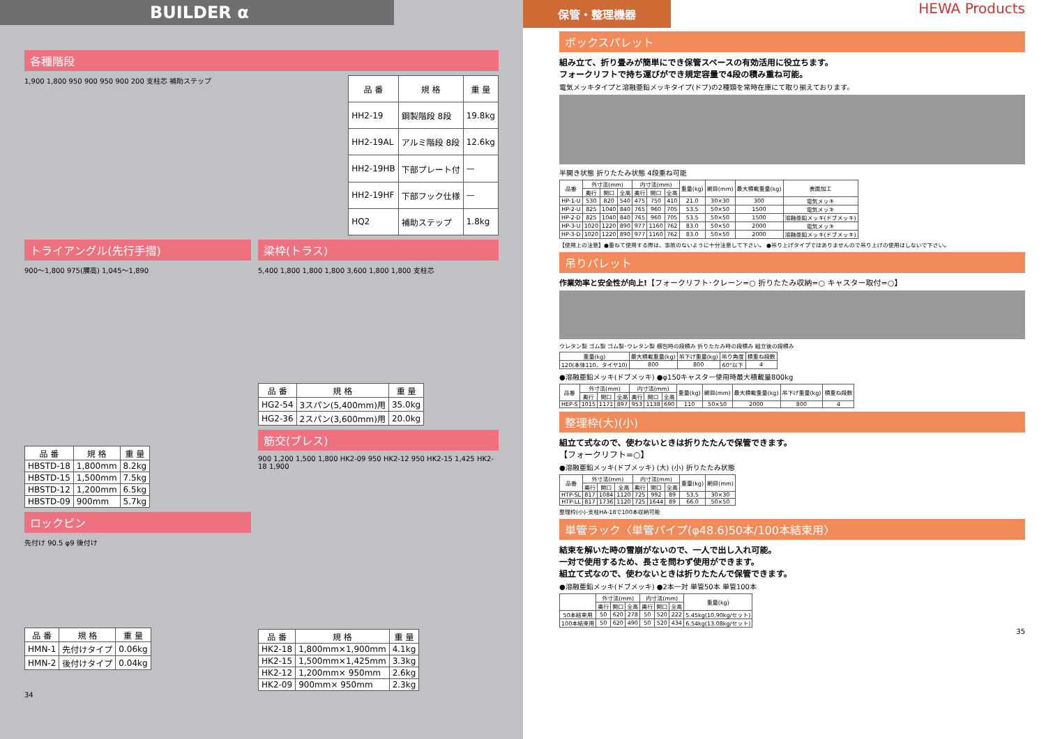BUILDER α
各種階段
1,900 1,800 950 900 950 900 200 支柱芯 補助ステップ
| 品 番 | 規 格 | 重 量 |
| --- | --- | --- |
| HH2-19 | 鋼製階段 8段 | 19.8kg |
| HH2-19AL | アルミ階段 8段 | 12.6kg |
| HH2-19HB | 下部プレート付 | — |
| HH2-19HF | 下部フック仕様 | — |
| HQ2 | 補助ステップ | 1.8kg |
トライアングル(先行手摺)
900〜1,800 975(腰高) 1,045〜1,890
| 品 番 | 規 格 | 重 量 |
| --- | --- | --- |
| HBSTD-18 | 1,800mm | 8.2kg |
| HBSTD-15 | 1,500mm | 7.5kg |
| HBSTD-12 | 1,200mm | 6.5kg |
| HBSTD-09 | 900mm | 5.7kg |
ロックピン
先付け 90.5 φ9 後付け
| 品 番 | 規 格 | 重 量 |
| --- | --- | --- |
| HMN-1 | 先付けタイプ | 0.06kg |
| HMN-2 | 後付けタイプ | 0.04kg |
梁枠(トラス)
5,400 1,800 1,800 1,800 3,600 1,800 1,800 支柱芯
| 品 番 | 規 格 | 重 量 |
| --- | --- | --- |
| HG2-54 | 3スパン(5,400mm)用 | 35.0kg |
| HG2-36 | 2スパン(3,600mm)用 | 20.0kg |
筋交(ブレス)
900 1,200 1,500 1,800 HK2-09 950 HK2-12 950 HK2-15 1,425 HK2-18 1,900
| 品 番 | 規 格 | 重 量 |
| --- | --- | --- |
| HK2-18 | 1,800mm×1,900mm | 4.1kg |
| HK2-15 | 1,500mm×1,425mm | 3.3kg |
| HK2-12 | 1,200mm× 950mm | 2.6kg |
| HK2-09 | 900mm× 950mm | 2.3kg |
34
保管・整理機器
HEWA Products
ボックスパレット
組み立て、折り畳みが簡単にでき保管スペースの有効活用に役立ちます。
フォークリフトで持ち運びができ規定容量で4段の積み重ね可能。
電気メッキタイプと溶融亜鉛メッキタイプ(ドブ)の2種類を常時在庫にて取り揃えております。
半開き状態 折りたたみ状態 4段重ね可能
| 品番 | 外寸法(mm) | | | 内寸法(mm) | | | 重量(kg) | 網目(mm) | 最大積載重量(kg) | 表面加工 |
| --- | --- | --- | --- | --- | --- | --- | --- | --- | --- | --- |
| | 奥行 | 開口 | 全高 | 奥行 | 開口 | 全高 | | | | |
| HP-1-U | 530 | 820 | 540 | 475 | 750 | 410 | 21.0 | 30×30 | 300 | 電気メッキ |
| HP-2-U | 825 | 1040 | 840 | 765 | 960 | 705 | 53.5 | 50×50 | 1500 | 電気メッキ |
| HP-2-D | 825 | 1040 | 840 | 765 | 960 | 705 | 53.5 | 50×50 | 1500 | 溶融亜鉛メッキ(ドブメッキ) |
| HP-3-U | 1020 | 1220 | 890 | 977 | 1160 | 762 | 83.0 | 50×50 | 2000 | 電気メッキ |
| HP-3-D | 1020 | 1220 | 890 | 977 | 1160 | 762 | 83.0 | 50×50 | 2000 | 溶融亜鉛メッキ(ドブメッキ) |
【使用上の注意】●重ねて使用する際は、事故のないように十分注意して下さい。 ●吊り上げタイプではありませんので吊り上げの使用はしないで下さい。
吊りパレット
作業効率と安全性が向上!【フォークリフト･クレーン=○ 折りたたみ収納=○ キャスター取付=○】
ウレタン製 ゴム製 ゴム製･ウレタン製 梱包時の段積み 折りたたみ時の段積み 組立後の段積み
| 重量(kg) | 最大積載重量(kg) | 吊下げ重量(kg) | 吊り角度 | 積重ね段数 |
| --- | --- | --- | --- | --- |
| 120(本体110、タイヤ10) | 800 | 800 | 60°以下 | 4 |
●溶融亜鉛メッキ(ドブメッキ) ●φ150キャスター使用時最大積載量800kg
| 品番 | 外寸法(mm) | | | 内寸法(mm) | | | 重量(kg) | 網目(mm) | 最大積載重量(kg) | 吊下げ重量(kg) | 積重ね段数 |
| --- | --- | --- | --- | --- | --- | --- | --- | --- | --- | --- | --- |
| | 奥行 | 開口 | 全高 | 奥行 | 開口 | 全高 | | | | | |
| HEP-S | 1015 | 1171 | 897 | 953 | 1138 | 690 | 110 | 50×50 | 2000 | 800 | 4 |
整理枠(大)(小)
組立て式なので、使わないときは折りたたんで保管できます。
【フォークリフト=○】
●溶融亜鉛メッキ(ドブメッキ) (大) (小) 折りたたみ状態
| 品番 | 外寸法(mm) | | | 内寸法(mm) | | | 重量(kg) | 網目(mm) |
| --- | --- | --- | --- | --- | --- | --- | --- | --- |
| | 奥行 | 開口 | 全高 | 奥行 | 開口 | 全高 | | |
| HTP-SL | 817 | 1084 | 1120 | 725 | 992 | 89 | 53.5 | 30×30 |
| HTP-LL | 817 | 1736 | 1120 | 725 | 1644 | 89 | 66.0 | 50×50 |
整理枠(小)-支柱HA-18で100本収納可能
単管ラック〈単管パイプ(φ48.6)50本/100本結束用〉
結束を解いた時の雪崩がないので、一人で出し入れ可能。
一対で使用するため、長さを問わず使用ができます。
組立て式なので、使わないときは折りたたんで保管できます。
●溶融亜鉛メッキ(ドブメッキ) ●2本一対 単管50本 単管100本
| | 外寸法(mm) | | | 内寸法(mm) | | | 重量(kg) |
| --- | --- | --- | --- | --- | --- | --- | --- |
| | 奥行 | 開口 | 全高 | 奥行 | 開口 | 全高 | |
| 50本結束用 | 50 | 620 | 278 | 50 | 520 | 222 | 5.45kg(10.90kg/セット) |
| 100本結束用 | 50 | 620 | 490 | 50 | 520 | 434 | 6.54kg(13.08kg/セット) |
35